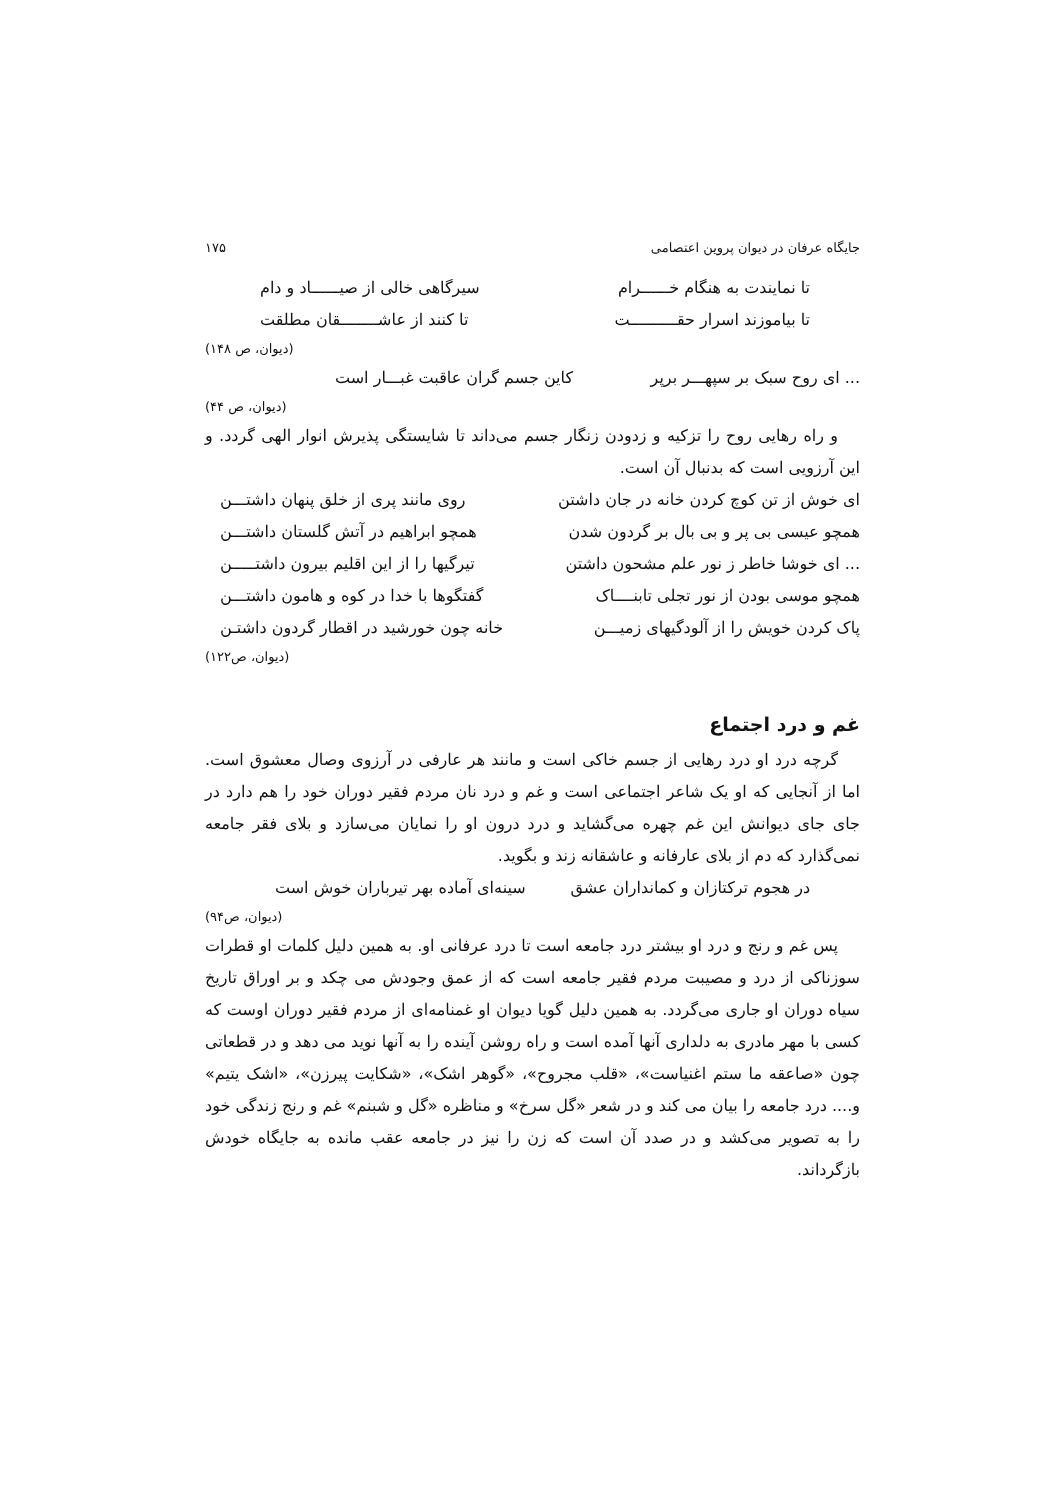جایگاه عرفان در دیوان پروین اعتصامی ۱۷۵
تا نمایندت به هنگام خــــــرام سیرگاهی خالی از صیــــــاد و دام
تا بیاموزند اسرار حقــــــــــت تا کنند از عاشــــــــقان مطلقت
(دیوان، ص ۱۴۸)
... ای روح سبک بر سپهـــر برپر کاین جسم گران عاقبت غبـــار است
(دیوان، ص ۴۴)
و راه رهایی روح را تزکیه و زدودن زنگار جسم می‌داند تا شایستگی پذیرش انوار الهی گردد. و این آرزویی است که بدنبال آن است.
ای خوش از تن کوچ کردن خانه در جان داشتن روی مانند پری از خلق پنهان داشتـــن
همچو عیسی بی پر و بی بال بر گردون شدن همچو ابراهیم در آتش گلستان داشتـــن
... ای خوشا خاطر ز نور علم مشحون داشتن تیرگیها را از این اقلیم بیرون داشتـــــن
همچو موسی بودن از نور تجلی تابنــــاک گفتگوها با خدا در کوه و هامون داشتـــن
پاک کردن خویش را از آلودگیهای زمیـــن خانه چون خورشید در اقطار گردون داشتـن
(دیوان، ص۱۲۲)
غم و درد اجتماع
گرچه درد او درد رهایی از جسم خاکی است و مانند هر عارفی در آرزوی وصال معشوق است. اما از آنجایی که او یک شاعر اجتماعی است و غم و درد نان مردم فقیر دوران خود را هم دارد در جای جای دیوانش این غم چهره می‌گشاید و درد درون او را نمایان می‌سازد و بلای فقر جامعه نمی‌گذارد که دم از بلای عارفانه و عاشقانه زند و بگوید.
در هجوم ترکتازان و کمانداران عشق سینه‌ای آماده بهر تیرباران خوش است
(دیوان، ص۹۴)
پس غم و رنج و درد او بیشتر درد جامعه است تا درد عرفانی او. به همین دلیل کلمات او قطرات سوزناکی از درد و مصیبت مردم فقیر جامعه است که از عمق وجودش می چکد و بر اوراق تاریخ سیاه دوران او جاری می‌گردد. به همین دلیل گویا دیوان او غمنامه‌ای از مردم فقیر دوران اوست که کسی با مهر مادری به دلداری آنها آمده است و راه روشن آینده را به آنها نوید می دهد و در قطعاتی چون «صاعقه ما ستم اغنیاست»، «قلب مجروح»، «گوهر اشک»، «شکایت پیرزن»، «اشک یتیم» و.... درد جامعه را بیان می کند و در شعر «گل سرخ» و مناظره «گل و شبنم» غم و رنج زندگی خود را به تصویر می‌کشد و در صدد آن است که زن را نیز در جامعه عقب مانده به جایگاه خودش بازگرداند.